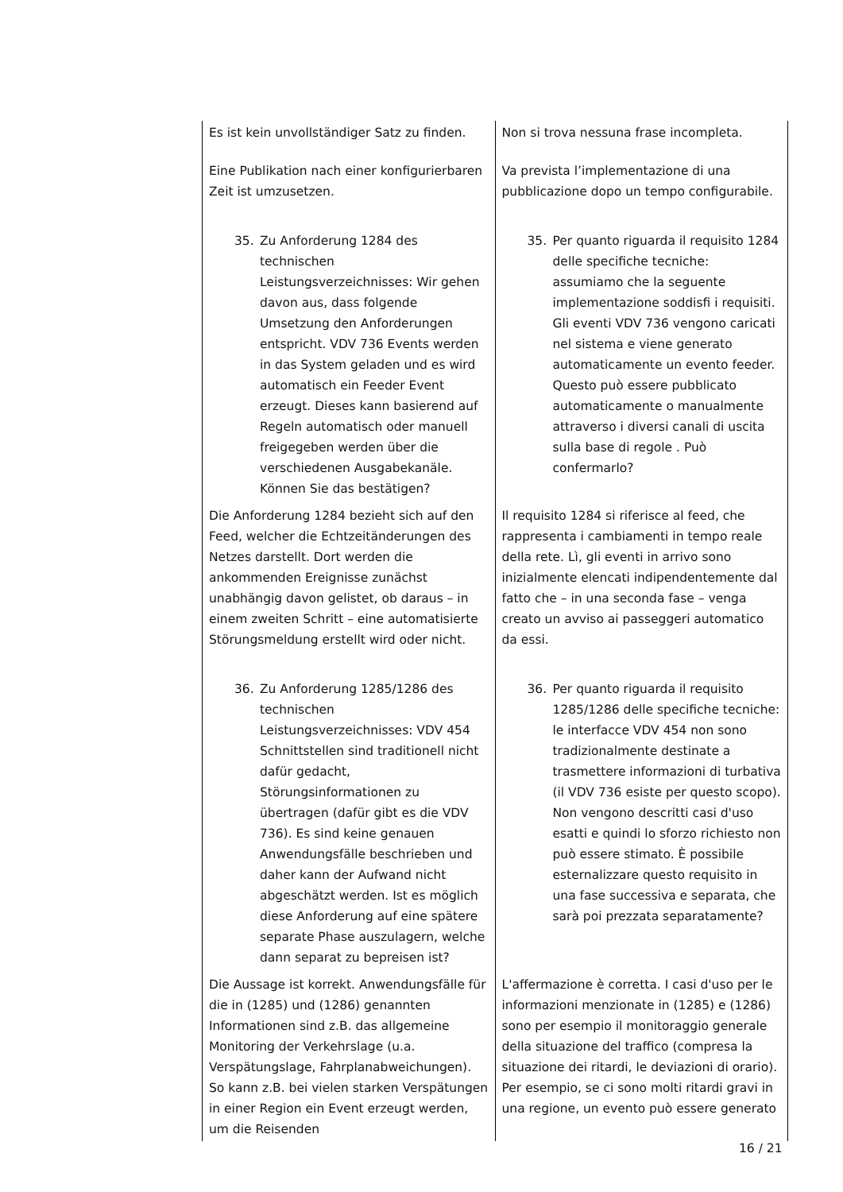| Es ist kein unvollständiger Satz zu finden. Eine Publikation nach einer konfigurierbaren Zeit ist umzusetzen. | Non si trova nessuna frase incompleta. Va prevista l’implementazione di una pubblicazione dopo un tempo configurabile. |
| 35. Zu Anforderung 1284 des technischen Leistungsverzeichnisses: Wir gehen davon aus, dass folgende Umsetzung den Anforderungen entspricht. VDV 736 Events werden in das System geladen und es wird automatisch ein Feeder Event erzeugt. Dieses kann basierend auf Regeln automatisch oder manuell freigegeben werden über die verschiedenen Ausgabekanäle. Können Sie das bestätigen? | 35. Per quanto riguarda il requisito 1284 delle specifiche tecniche: assumiamo che la seguente implementazione soddisfi i requisiti. Gli eventi VDV 736 vengono caricati nel sistema e viene generato automaticamente un evento feeder. Questo può essere pubblicato automaticamente o manualmente attraverso i diversi canali di uscita sulla base di regole . Può confermarlo? |
| Die Anforderung 1284 bezieht sich auf den Feed, welcher die Echtzeitänderungen des Netzes darstellt. Dort werden die ankommenden Ereignisse zunächst unabhängig davon gelistet, ob daraus – in einem zweiten Schritt – eine automatisierte Störungsmeldung erstellt wird oder nicht. | Il requisito 1284 si riferisce al feed, che rappresenta i cambiamenti in tempo reale della rete. Lì, gli eventi in arrivo sono inizialmente elencati indipendentemente dal fatto che – in una seconda fase – venga creato un avviso ai passeggeri automatico da essi. |
| 36. Zu Anforderung 1285/1286 des technischen Leistungsverzeichnisses: VDV 454 Schnittstellen sind traditionell nicht dafür gedacht, Störungsinformationen zu übertragen (dafür gibt es die VDV 736). Es sind keine genauen Anwendungsfälle beschrieben und daher kann der Aufwand nicht abgeschätzt werden. Ist es möglich diese Anforderung auf eine spätere separate Phase auszulagern, welche dann separat zu bepreisen ist? | 36. Per quanto riguarda il requisito 1285/1286 delle specifiche tecniche: le interfacce VDV 454 non sono tradizionalmente destinate a trasmettere informazioni di turbativa (il VDV 736 esiste per questo scopo). Non vengono descritti casi d'uso esatti e quindi lo sforzo richiesto non può essere stimato. È possibile esternalizzare questo requisito in una fase successiva e separata, che sarà poi prezzata separatamente? |
| Die Aussage ist korrekt. Anwendungsfälle für die in (1285) und (1286) genannten Informationen sind z.B. das allgemeine Monitoring der Verkehrslage (u.a. Verspätungslage, Fahrplanabweichungen). So kann z.B. bei vielen starken Verspätungen in einer Region ein Event erzeugt werden, um die Reisenden | L'affermazione è corretta. I casi d'uso per le informazioni menzionate in (1285) e (1286) sono per esempio il monitoraggio generale della situazione del traffico (compresa la situazione dei ritardi, le deviazioni di orario). Per esempio, se ci sono molti ritardi gravi in una regione, un evento può essere generato |
16 / 21